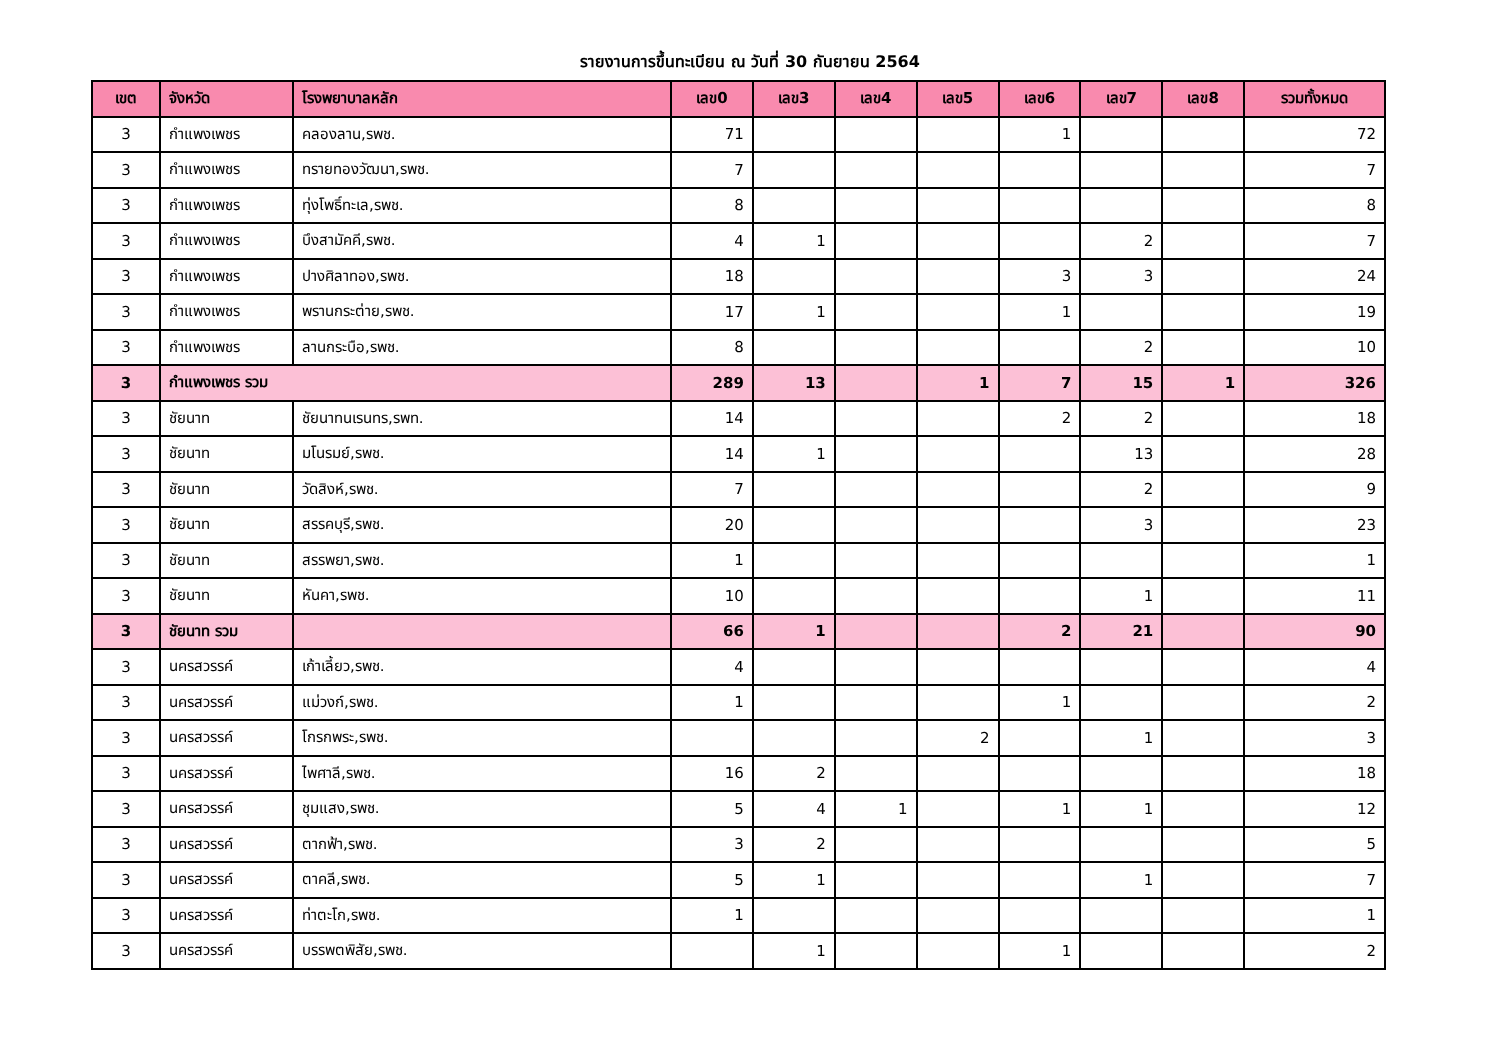รายงานการขึ้นทะเบียน ณ วันที่ 30 กันยายน 2564
| เขต | จังหวัด | โรงพยาบาลหลัก | เลข0 | เลข3 | เลข4 | เลข5 | เลข6 | เลข7 | เลข8 | รวมทั้งหมด |
| --- | --- | --- | --- | --- | --- | --- | --- | --- | --- | --- |
| 3 | กำแพงเพชร | คลองลาน,รพช. | 71 | | | | 1 | | | 72 |
| 3 | กำแพงเพชร | ทรายทองวัฒนา,รพช. | 7 | | | | | | | 7 |
| 3 | กำแพงเพชร | ทุ่งโพธิ์ทะเล,รพช. | 8 | | | | | | | 8 |
| 3 | กำแพงเพชร | บึงสามัคคี,รพช. | 4 | 1 | | | | 2 | | 7 |
| 3 | กำแพงเพชร | ปางศิลาทอง,รพช. | 18 | | | | 3 | 3 | | 24 |
| 3 | กำแพงเพชร | พรานกระต่าย,รพช. | 17 | 1 | | | 1 | | | 19 |
| 3 | กำแพงเพชร | ลานกระบือ,รพช. | 8 | | | | | 2 | | 10 |
| 3 | กำแพงเพชร รวม | | 289 | 13 | | 1 | 7 | 15 | 1 | 326 |
| 3 | ชัยนาท | ชัยนาทนเรนทร,รพท. | 14 | | | | 2 | 2 | | 18 |
| 3 | ชัยนาท | มโนรมย์,รพช. | 14 | 1 | | | | 13 | | 28 |
| 3 | ชัยนาท | วัดสิงห์,รพช. | 7 | | | | | 2 | | 9 |
| 3 | ชัยนาท | สรรคบุรี,รพช. | 20 | | | | | 3 | | 23 |
| 3 | ชัยนาท | สรรพยา,รพช. | 1 | | | | | | | 1 |
| 3 | ชัยนาท | หันคา,รพช. | 10 | | | | | 1 | | 11 |
| 3 | ชัยนาท รวม | | 66 | 1 | | | 2 | 21 | | 90 |
| 3 | นครสวรรค์ | เก้าเลี้ยว,รพช. | 4 | | | | | | | 4 |
| 3 | นครสวรรค์ | แม่วงก์,รพช. | 1 | | | | 1 | | | 2 |
| 3 | นครสวรรค์ | โกรกพระ,รพช. | | | | 2 | | 1 | | 3 |
| 3 | นครสวรรค์ | ไพศาลี,รพช. | 16 | 2 | | | | | | 18 |
| 3 | นครสวรรค์ | ชุมแสง,รพช. | 5 | 4 | 1 | | 1 | 1 | | 12 |
| 3 | นครสวรรค์ | ตากฟ้า,รพช. | 3 | 2 | | | | | | 5 |
| 3 | นครสวรรค์ | ตาคลี,รพช. | 5 | 1 | | | | 1 | | 7 |
| 3 | นครสวรรค์ | ท่าตะโก,รพช. | 1 | | | | | | | 1 |
| 3 | นครสวรรค์ | บรรพตพิสัย,รพช. | | 1 | | | 1 | | | 2 |